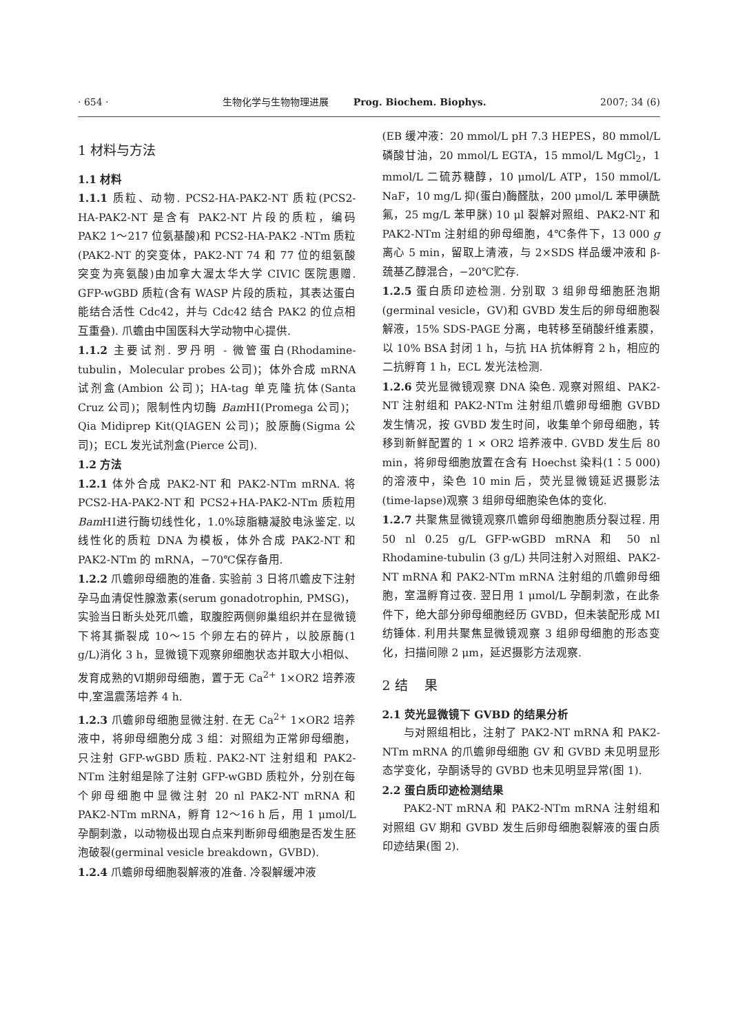· 654 · 生物化学与生物物理进展 Prog. Biochem. Biophys. 2007; 34 (6)
1 材料与方法
1.1 材料
1.1.1 质粒、动物. PCS2-HA-PAK2-NT 质粒(PCS2-HA-PAK2-NT 是含有 PAK2-NT 片段的质粒，编码 PAK2 1～217 位氨基酸)和 PCS2-HA-PAK2 -NTm 质粒(PAK2-NT 的突变体，PAK2-NT 74 和 77 位的组氨酸突变为亮氨酸)由加拿大渥太华大学 CIVIC 医院惠赠. GFP-wGBD 质粒(含有 WASP 片段的质粒，其表达蛋白能结合活性 Cdc42，并与 Cdc42 结合 PAK2 的位点相互重叠). 爪蟾由中国医科大学动物中心提供.
1.1.2 主要试剂. 罗丹明 - 微管蛋白(Rhodamine-tubulin，Molecular probes 公司)；体外合成 mRNA 试剂盒(Ambion 公司)；HA-tag 单克隆抗体(Santa Cruz 公司)；限制性内切酶 Bam HⅠ(Promega 公司)；Qia Midiprep Kit(QIAGEN 公司)；胶原酶(Sigma 公司)；ECL 发光试剂盒(Pierce 公司).
1.2 方法
1.2.1 体外合成 PAK2-NT 和 PAK2-NTm mRNA. 将 PCS2-HA-PAK2-NT 和 PCS2+HA-PAK2-NTm 质粒用 Bam HⅠ进行酶切线性化，1.0%琼脂糖凝胶电泳鉴定. 以线性化的质粒 DNA 为模板，体外合成 PAK2-NT 和 PAK2-NTm 的 mRNA，−70℃保存备用.
1.2.2 爪蟾卵母细胞的准备. 实验前 3 日将爪蟾皮下注射孕马血清促性腺激素(serum gonadotrophin, PMSG)，实验当日断头处死爪蟾，取腹腔两侧卵巢组织并在显微镜下将其撕裂成 10～15 个卵左右的碎片，以胶原酶(1 g/L)消化 3 h，显微镜下观察卵细胞状态并取大小相似、发育成熟的Ⅵ期卵母细胞，置于无 Ca<sup>2+</sup> 1×OR2 培养液中,室温震荡培养 4 h.
1.2.3 爪蟾卵母细胞显微注射. 在无 Ca<sup>2+</sup> 1×OR2 培养液中，将卵母细胞分成 3 组：对照组为正常卵母细胞，只注射 GFP-wGBD 质粒. PAK2-NT 注射组和 PAK2-NTm 注射组是除了注射 GFP-wGBD 质粒外，分别在每个卵母细胞中显微注射 20 nl PAK2-NT mRNA 和 PAK2-NTm mRNA，孵育 12～16 h 后，用 1 μmol/L 孕酮刺激，以动物极出现白点来判断卵母细胞是否发生胚泡破裂(germinal vesicle breakdown，GVBD).
1.2.4 爪蟾卵母细胞裂解液的准备. 冷裂解缓冲液
(EB 缓冲液：20 mmol/L pH 7.3 HEPES，80 mmol/L 磷酸甘油，20 mmol/L EGTA，15 mmol/L MgCl<sub>2</sub>，1 mmol/L 二硫苏糖醇，10 μmol/L ATP，150 mmol/L NaF，10 mg/L 抑(蛋白)酶醛肽，200 μmol/L 苯甲磺酰氟，25 mg/L 苯甲脒) 10 μl 裂解对照组、PAK2-NT 和 PAK2-NTm 注射组的卵母细胞，4℃条件下，13 000 g 离心 5 min，留取上清液，与 2×SDS 样品缓冲液和 β- 巯基乙醇混合，−20℃贮存.
1.2.5 蛋白质印迹检测. 分别取 3 组卵母细胞胚泡期(germinal vesicle，GV)和 GVBD 发生后的卵母细胞裂解液，15% SDS-PAGE 分离，电转移至硝酸纤维素膜，以 10% BSA 封闭 1 h，与抗 HA 抗体孵育 2 h，相应的二抗孵育 1 h，ECL 发光法检测.
1.2.6 荧光显微镜观察 DNA 染色. 观察对照组、PAK2-NT 注射组和 PAK2-NTm 注射组爪蟾卵母细胞 GVBD 发生情况，按 GVBD 发生时间，收集单个卵母细胞，转移到新鲜配置的 1 × OR2 培养液中. GVBD 发生后 80 min，将卵母细胞放置在含有 Hoechst 染料(1∶5 000)的溶液中，染色 10 min 后，荧光显微镜延迟摄影法(time-lapse)观察 3 组卵母细胞染色体的变化.
1.2.7 共聚焦显微镜观察爪蟾卵母细胞胞质分裂过程. 用 50 nl 0.25 g/L GFP-wGBD mRNA 和 50 nl Rhodamine-tubulin (3 g/L) 共同注射入对照组、PAK2-NT mRNA 和 PAK2-NTm mRNA 注射组的爪蟾卵母细胞，室温孵育过夜. 翌日用 1 μmol/L 孕酮刺激，在此条件下，绝大部分卵母细胞经历 GVBD，但未装配形成 MⅠ纺锤体. 利用共聚焦显微镜观察 3 组卵母细胞的形态变化，扫描间隙 2 μm，延迟摄影方法观察.
2 结 果
2.1 荧光显微镜下 GVBD 的结果分析
与对照组相比，注射了 PAK2-NT mRNA 和 PAK2-NTm mRNA 的爪蟾卵母细胞 GV 和 GVBD 未见明显形态学变化，孕酮诱导的 GVBD 也未见明显异常(图 1).
2.2 蛋白质印迹检测结果
PAK2-NT mRNA 和 PAK2-NTm mRNA 注射组和对照组 GV 期和 GVBD 发生后卵母细胞裂解液的蛋白质印迹结果(图 2).